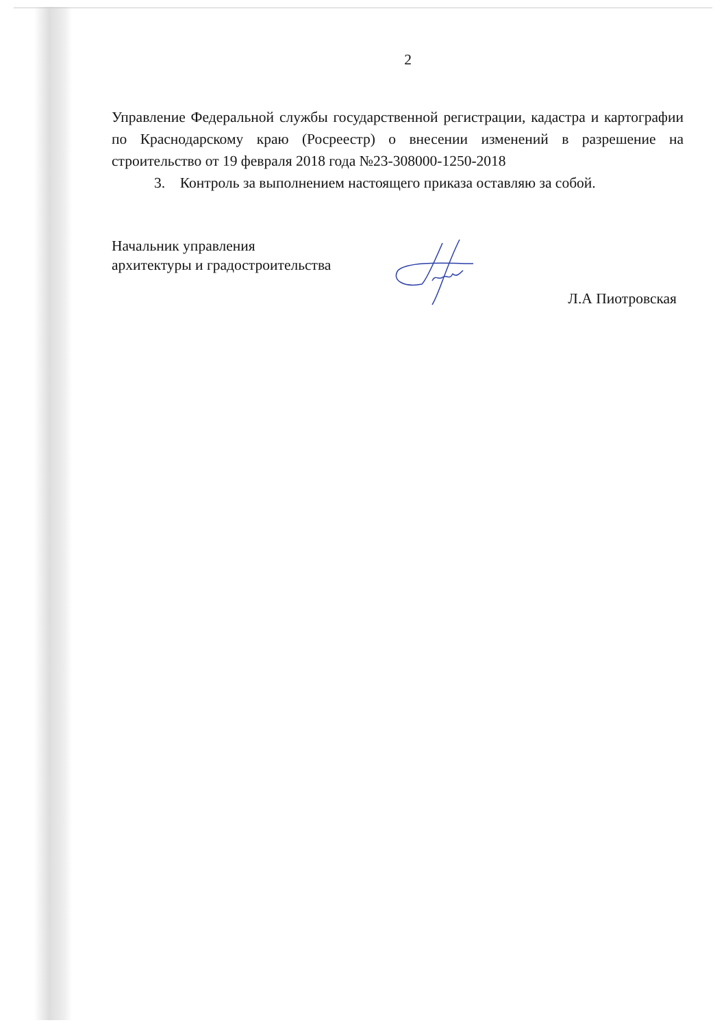2
Управление Федеральной службы государственной регистрации, кадастра и картографии по Краснодарскому краю (Росреестр) о внесении изменений в разрешение на строительство от 19 февраля 2018 года №23-308000-1250-2018
3. Контроль за выполнением настоящего приказа оставляю за собой.
Начальник управления
архитектуры и градостроительства
Л.А Пиотровская